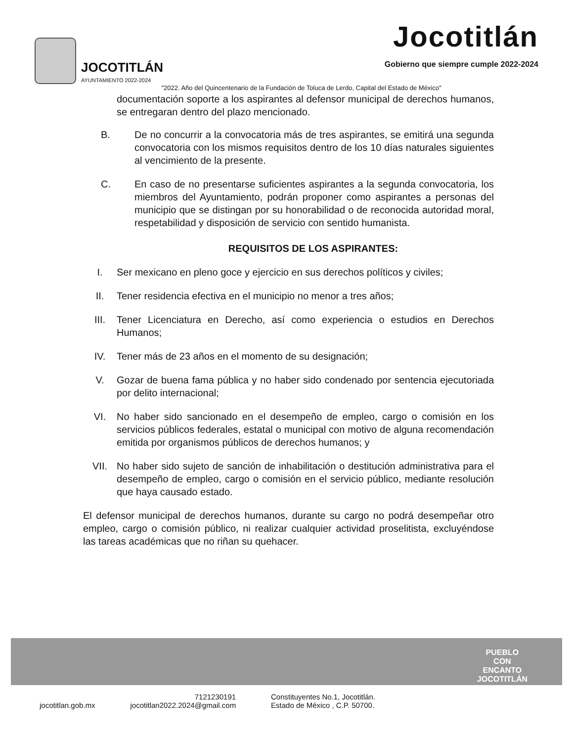JOCOTITLÁN
AYUNTAMIENTO 2022-2024
Jocotitlán
Gobierno que siempre cumple 2022-2024
"2022. Año del Quincentenario de la Fundación de Toluca de Lerdo, Capital del Estado de México"
documentación soporte a los aspirantes al defensor municipal de derechos humanos, se entregaran dentro del plazo mencionado.
B. De no concurrir a la convocatoria más de tres aspirantes, se emitirá una segunda convocatoria con los mismos requisitos dentro de los 10 días naturales siguientes al vencimiento de la presente.
C. En caso de no presentarse suficientes aspirantes a la segunda convocatoria, los miembros del Ayuntamiento, podrán proponer como aspirantes a personas del municipio que se distingan por su honorabilidad o de reconocida autoridad moral, respetabilidad y disposición de servicio con sentido humanista.
REQUISITOS DE LOS ASPIRANTES:
I. Ser mexicano en pleno goce y ejercicio en sus derechos políticos y civiles;
II. Tener residencia efectiva en el municipio no menor a tres años;
III. Tener Licenciatura en Derecho, así como experiencia o estudios en Derechos Humanos;
IV. Tener más de 23 años en el momento de su designación;
V. Gozar de buena fama pública y no haber sido condenado por sentencia ejecutoriada por delito internacional;
VI. No haber sido sancionado en el desempeño de empleo, cargo o comisión en los servicios públicos federales, estatal o municipal con motivo de alguna recomendación emitida por organismos públicos de derechos humanos; y
VII. No haber sido sujeto de sanción de inhabilitación o destitución administrativa para el desempeño de empleo, cargo o comisión en el servicio público, mediante resolución que haya causado estado.
El defensor municipal de derechos humanos, durante su cargo no podrá desempeñar otro empleo, cargo o comisión público, ni realizar cualquier actividad proselitista, excluyéndose las tareas académicas que no riñan su quehacer.
PUEBLO
CON
ENCANTO
JOCOTITLÁN
jocotitlan.gob.mx 7121230191
jocotitlan2022.2024@gmail.com Constituyentes No.1, Jocotitlán.
Estado de México , C.P. 50700.